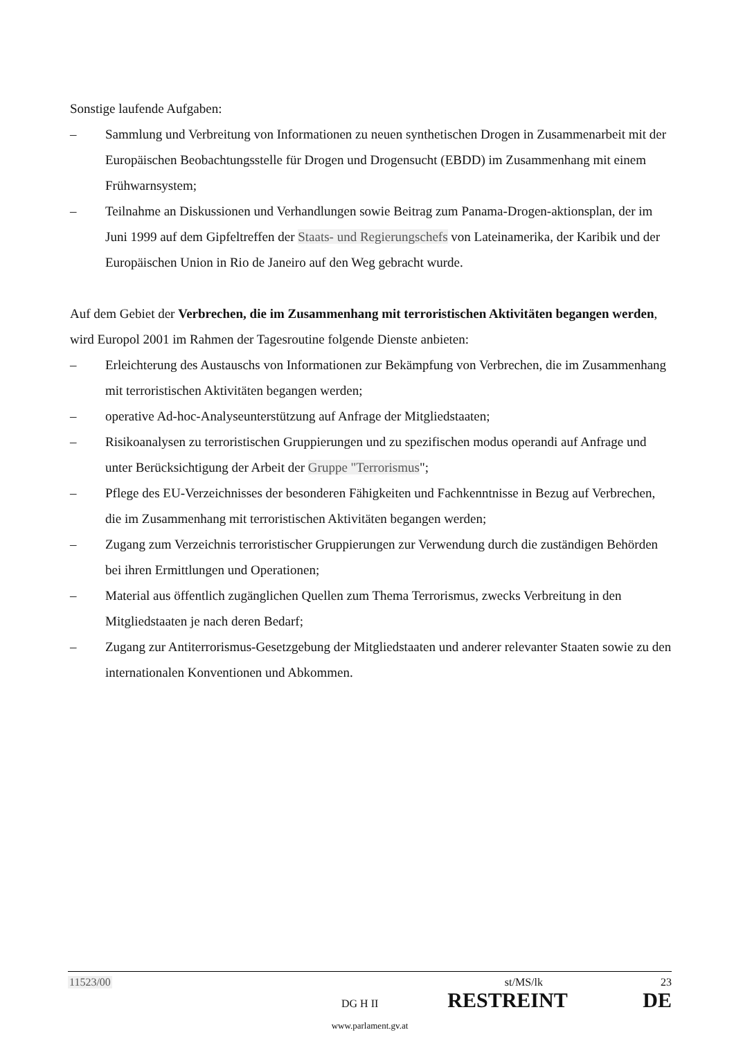Sonstige laufende Aufgaben:
– Sammlung und Verbreitung von Informationen zu neuen synthetischen Drogen in Zusammenarbeit mit der Europäischen Beobachtungsstelle für Drogen und Drogensucht (EBDD) im Zusammenhang mit einem Frühwarnsystem;
– Teilnahme an Diskussionen und Verhandlungen sowie Beitrag zum Panama-Drogen-aktionsplan, der im Juni 1999 auf dem Gipfeltreffen der Staats- und Regierungschefs von Lateinamerika, der Karibik und der Europäischen Union in Rio de Janeiro auf den Weg gebracht wurde.
Auf dem Gebiet der Verbrechen, die im Zusammenhang mit terroristischen Aktivitäten begangen werden, wird Europol 2001 im Rahmen der Tagesroutine folgende Dienste anbieten:
– Erleichterung des Austauschs von Informationen zur Bekämpfung von Verbrechen, die im Zusammenhang mit terroristischen Aktivitäten begangen werden;
– operative Ad-hoc-Analyseunterstützung auf Anfrage der Mitgliedstaaten;
– Risikoanalysen zu terroristischen Gruppierungen und zu spezifischen modus operandi auf Anfrage und unter Berücksichtigung der Arbeit der Gruppe "Terrorismus";
– Pflege des EU-Verzeichnisses der besonderen Fähigkeiten und Fachkenntnisse in Bezug auf Verbrechen, die im Zusammenhang mit terroristischen Aktivitäten begangen werden;
– Zugang zum Verzeichnis terroristischer Gruppierungen zur Verwendung durch die zuständigen Behörden bei ihren Ermittlungen und Operationen;
– Material aus öffentlich zugänglichen Quellen zum Thema Terrorismus, zwecks Verbreitung in den Mitgliedstaaten je nach deren Bedarf;
– Zugang zur Antiterrorismus-Gesetzgebung der Mitgliedstaaten und anderer relevanter Staaten sowie zu den internationalen Konventionen und Abkommen.
11523/00 st/MS/lk 23
DG H II RESTREINT DE
www.parlament.gv.at